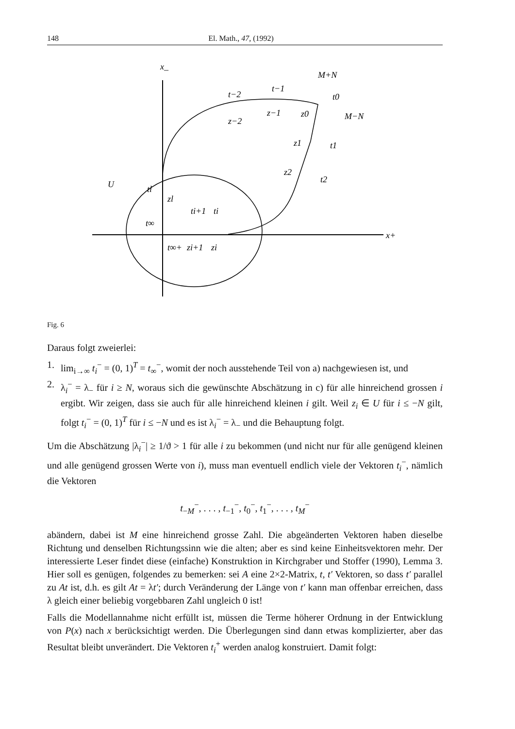148 El. Math., 47, (1992)
x_
M+N
M−N
t−2
t−1
t0
z−2
z−1
z0
z1
t1
z2
t2
U
tl
zl
t∞
ti+1
ti
t∞+
zi+1
zi
x+
Fig. 6
Daraus folgt zweierlei:
1. lim<sub>i→∞</sub> t<sub>i</sub><sup>−</sup> = (0, 1)<sup>T</sup> = t<sub>∞</sub><sup>−</sup>, womit der noch ausstehende Teil von a) nachgewiesen ist, und
2. λ<sub>i</sub><sup>−</sup> = λ<sub>−</sub> für i ≥ N, woraus sich die gewünschte Abschätzung in c) für alle hinreichend grossen i ergibt. Wir zeigen, dass sie auch für alle hinreichend kleinen i gilt. Weil z<sub>i</sub> ∈ U für i ≤ −N gilt, folgt t<sub>i</sub><sup>−</sup> = (0, 1)<sup>T</sup> für i ≤ −N und es ist λ<sub>i</sub><sup>−</sup> = λ<sub>−</sub> und die Behauptung folgt.
Um die Abschätzung |λ<sub>i</sub><sup>−</sup>| ≥ 1/ϑ > 1 für alle i zu bekommen (und nicht nur für alle genügend kleinen und alle genügend grossen Werte von i), muss man eventuell endlich viele der Vektoren t<sub>i</sub><sup>−</sup>, nämlich die Vektoren
t<sub>−M</sub><sup>−</sup>, . . . , t<sub>−1</sub><sup>−</sup>, t<sub>0</sub><sup>−</sup>, t<sub>1</sub><sup>−</sup>, . . . , t<sub>M</sub><sup>−</sup>
abändern, dabei ist M eine hinreichend grosse Zahl. Die abgeänderten Vektoren haben dieselbe Richtung und denselben Richtungssinn wie die alten; aber es sind keine Einheitsvektoren mehr. Der interessierte Leser findet diese (einfache) Konstruktion in Kirchgraber und Stoffer (1990), Lemma 3. Hier soll es genügen, folgendes zu bemerken: sei A eine 2×2-Matrix, t, t′ Vektoren, so dass t′ parallel zu At ist, d.h. es gilt At = λt′; durch Veränderung der Länge von t′ kann man offenbar erreichen, dass λ gleich einer beliebig vorgebbaren Zahl ungleich 0 ist!
Falls die Modellannahme nicht erfüllt ist, müssen die Terme höherer Ordnung in der Entwicklung von P(x) nach x berücksichtigt werden. Die Überlegungen sind dann etwas komplizierter, aber das Resultat bleibt unverändert. Die Vektoren t<sub>i</sub><sup>+</sup> werden analog konstruiert. Damit folgt: